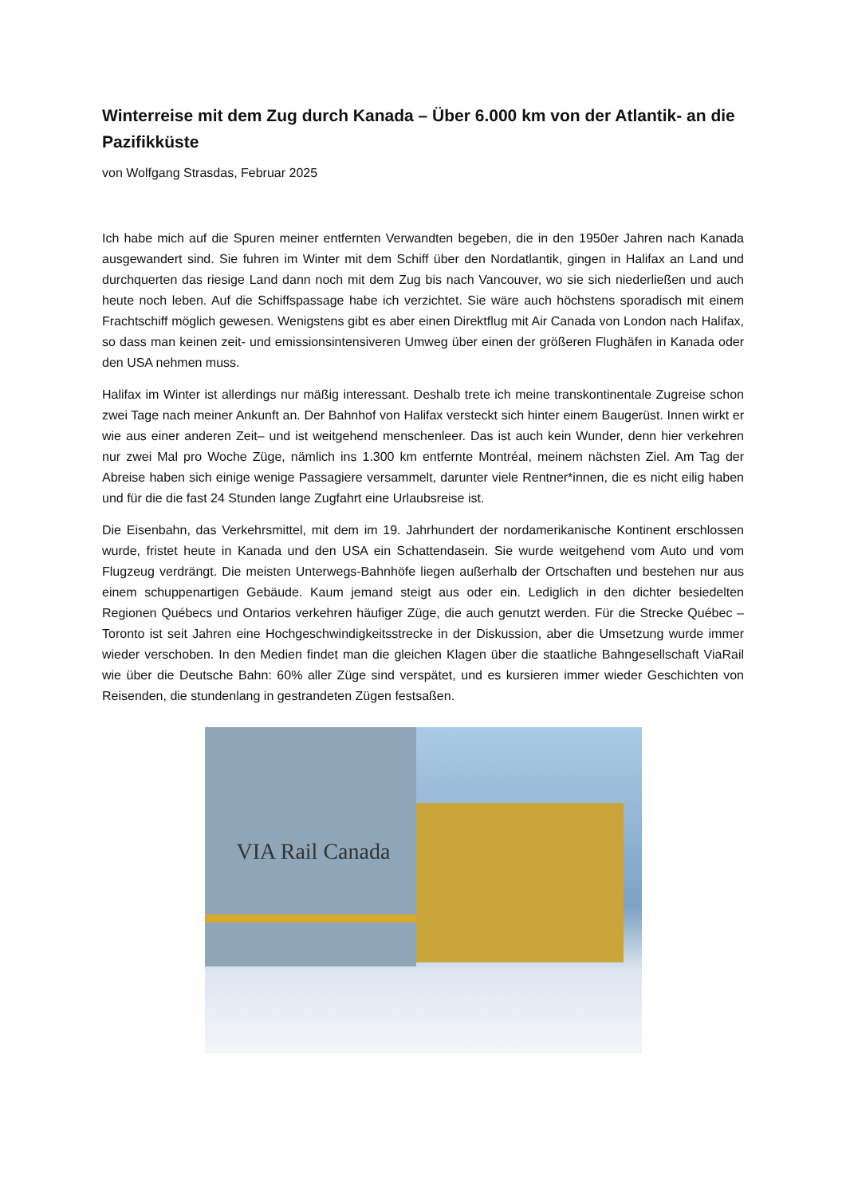Winterreise mit dem Zug durch Kanada – Über 6.000 km von der Atlantik- an die Pazifikküste
von Wolfgang Strasdas, Februar 2025
Ich habe mich auf die Spuren meiner entfernten Verwandten begeben, die in den 1950er Jahren nach Kanada ausgewandert sind. Sie fuhren im Winter mit dem Schiff über den Nordatlantik, gingen in Halifax an Land und durchquerten das riesige Land dann noch mit dem Zug bis nach Vancouver, wo sie sich niederließen und auch heute noch leben. Auf die Schiffspassage habe ich verzichtet. Sie wäre auch höchstens sporadisch mit einem Frachtschiff möglich gewesen. Wenigstens gibt es aber einen Direktflug mit Air Canada von London nach Halifax, so dass man keinen zeit- und emissionsintensiveren Umweg über einen der größeren Flughäfen in Kanada oder den USA nehmen muss.
Halifax im Winter ist allerdings nur mäßig interessant. Deshalb trete ich meine transkontinentale Zugreise schon zwei Tage nach meiner Ankunft an. Der Bahnhof von Halifax versteckt sich hinter einem Baugerüst. Innen wirkt er wie aus einer anderen Zeit– und ist weitgehend menschenleer. Das ist auch kein Wunder, denn hier verkehren nur zwei Mal pro Woche Züge, nämlich ins 1.300 km entfernte Montréal, meinem nächsten Ziel. Am Tag der Abreise haben sich einige wenige Passagiere versammelt, darunter viele Rentner*innen, die es nicht eilig haben und für die die fast 24 Stunden lange Zugfahrt eine Urlaubsreise ist.
Die Eisenbahn, das Verkehrsmittel, mit dem im 19. Jahrhundert der nordamerikanische Kontinent erschlossen wurde, fristet heute in Kanada und den USA ein Schattendasein. Sie wurde weitgehend vom Auto und vom Flugzeug verdrängt. Die meisten Unterwegs-Bahnhöfe liegen außerhalb der Ortschaften und bestehen nur aus einem schuppenartigen Gebäude. Kaum jemand steigt aus oder ein. Lediglich in den dichter besiedelten Regionen Québecs und Ontarios verkehren häufiger Züge, die auch genutzt werden. Für die Strecke Québec – Toronto ist seit Jahren eine Hochgeschwindigkeitsstrecke in der Diskussion, aber die Umsetzung wurde immer wieder verschoben. In den Medien findet man die gleichen Klagen über die staatliche Bahngesellschaft ViaRail wie über die Deutsche Bahn: 60% aller Züge sind verspätet, und es kursieren immer wieder Geschichten von Reisenden, die stundenlang in gestrandeten Zügen festsaßen.
VIA Rail Canada